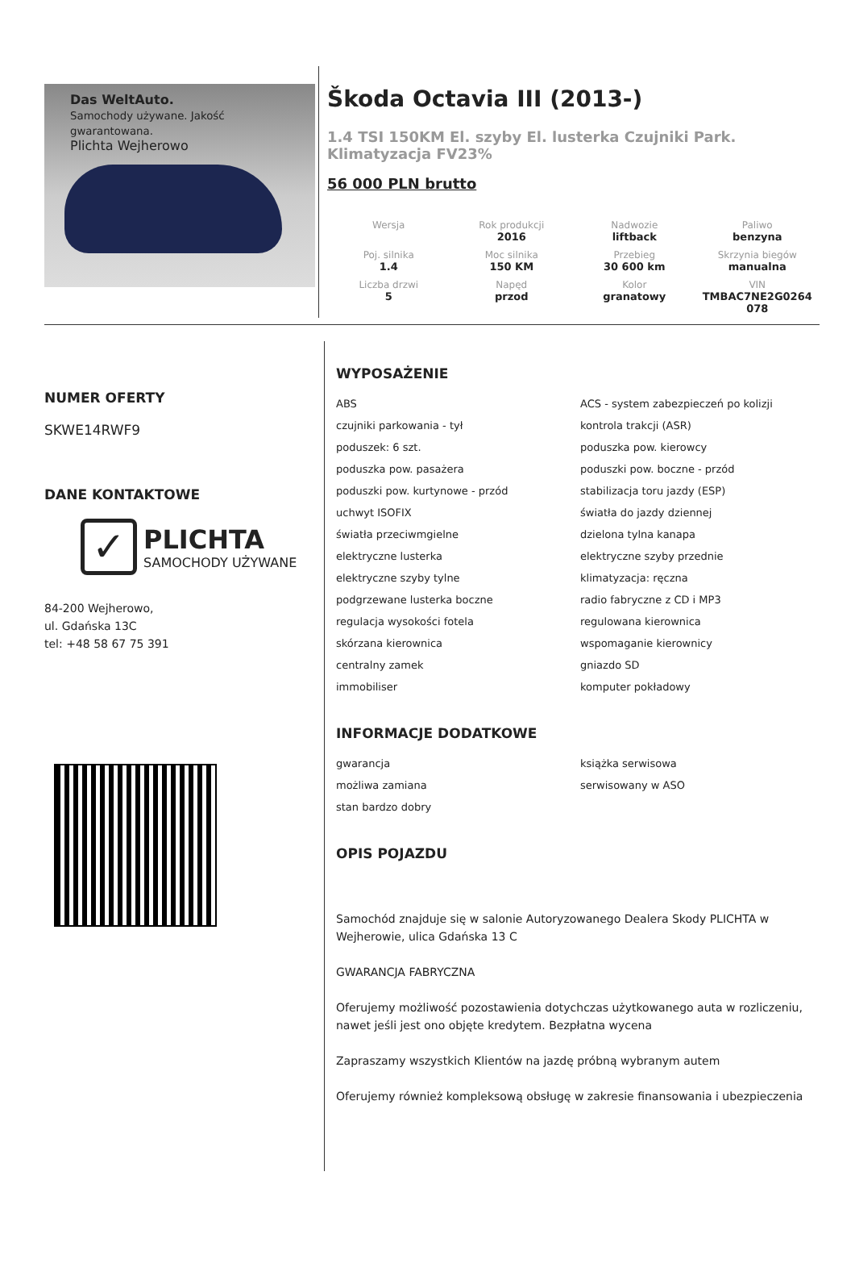Das WeltAuto.
Samochody używane. Jakość gwarantowana.
Plichta Wejherowo
Škoda Octavia III (2013-)
1.4 TSI 150KM El. szyby El. lusterka Czujniki Park. Klimatyzacja FV23%
56 000 PLN brutto
| Wersja | Rok produkcji 2016 | Nadwozie liftback | Paliwo benzyna |
| Poj. silnika 1.4 | Moc silnika 150 KM | Przebieg 30 600 km | Skrzynia biegów manualna |
| Liczba drzwi 5 | Napęd przod | Kolor granatowy | VIN TMBAC7NE2G0264 078 |
NUMER OFERTY
SKWE14RWF9
DANE KONTAKTOWE
✓
PLICHTA
SAMOCHODY UŻYWANE
84-200 Wejherowo,
ul. Gdańska 13C
tel: +48 58 67 75 391
WYPOSAŻENIE
ABS
ACS - system zabezpieczeń po kolizji
czujniki parkowania - tył
kontrola trakcji (ASR)
poduszek: 6 szt.
poduszka pow. kierowcy
poduszka pow. pasażera
poduszki pow. boczne - przód
poduszki pow. kurtynowe - przód
stabilizacja toru jazdy (ESP)
uchwyt ISOFIX
światła do jazdy dziennej
światła przeciwmgielne
dzielona tylna kanapa
elektryczne lusterka
elektryczne szyby przednie
elektryczne szyby tylne
klimatyzacja: ręczna
podgrzewane lusterka boczne
radio fabryczne z CD i MP3
regulacja wysokości fotela
regulowana kierownica
skórzana kierownica
wspomaganie kierownicy
centralny zamek
gniazdo SD
immobiliser
komputer pokładowy
INFORMACJE DODATKOWE
gwarancja
książka serwisowa
możliwa zamiana
serwisowany w ASO
stan bardzo dobry
OPIS POJAZDU
Samochód znajduje się w salonie Autoryzowanego Dealera Skody PLICHTA w Wejherowie, ulica Gdańska 13 C
GWARANCJA FABRYCZNA
Oferujemy możliwość pozostawienia dotychczas użytkowanego auta w rozliczeniu, nawet jeśli jest ono objęte kredytem. Bezpłatna wycena
Zapraszamy wszystkich Klientów na jazdę próbną wybranym autem
Oferujemy również kompleksową obsługę w zakresie finansowania i ubezpieczenia